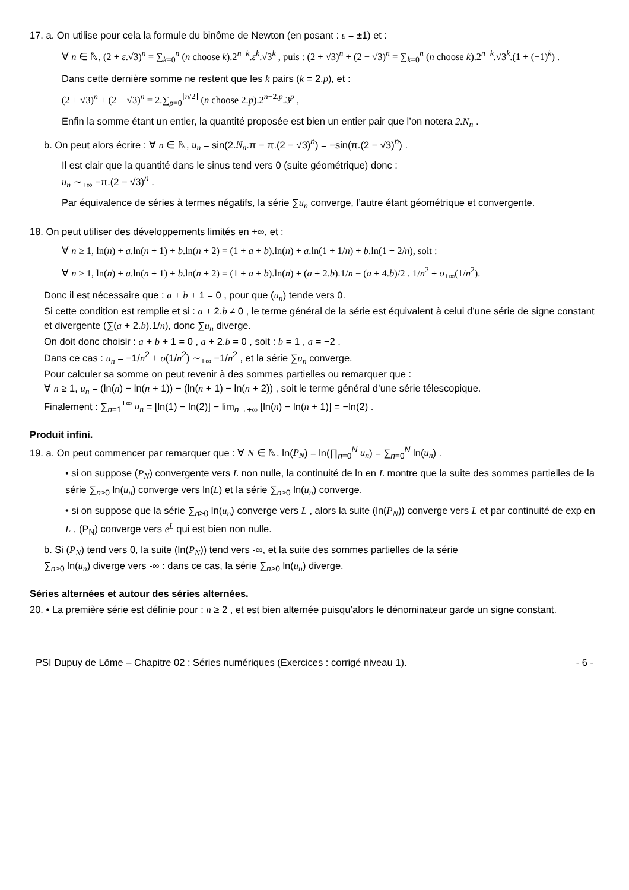17. a. On utilise pour cela la formule du binôme de Newton (en posant : ε = ±1) et :
∀ n ∈ ℕ, (2 + ε.√3)<sup>n</sup> = ∑<sub>k=0</sub><sup>n</sup> (n choose k).2<sup>n−k</sup>.ε<sup>k</sup>.√3<sup>k</sup> , puis : (2 + √3)<sup>n</sup> + (2 − √3)<sup>n</sup> = ∑<sub>k=0</sub><sup>n</sup> (n choose k).2<sup>n−k</sup>.√3<sup>k</sup>.(1 + (−1)<sup>k</sup>) .
Dans cette dernière somme ne restent que les k pairs (k = 2.p), et :
(2 + √3)<sup>n</sup> + (2 − √3)<sup>n</sup> = 2.∑<sub>p=0</sub><sup>⌊n/2⌋</sup> (n choose 2.p).2<sup>n−2.p</sup>.3<sup>p</sup> ,
Enfin la somme étant un entier, la quantité proposée est bien un entier pair que l’on notera 2.N<sub>n</sub> .
b. On peut alors écrire : ∀ n ∈ ℕ, u<sub>n</sub> = sin(2.N<sub>n</sub>.π − π.(2 − √3)<sup>n</sup>) = −sin(π.(2 − √3)<sup>n</sup>) .
Il est clair que la quantité dans le sinus tend vers 0 (suite géométrique) donc :
u<sub>n</sub> ∼<sub>+∞</sub> −π.(2 − √3)<sup>n</sup> .
Par équivalence de séries à termes négatifs, la série ∑u<sub>n</sub> converge, l’autre étant géométrique et convergente.
18. On peut utiliser des développements limités en +∞, et :
∀ n ≥ 1, ln(n) + a.ln(n + 1) + b.ln(n + 2) = (1 + a + b).ln(n) + a.ln(1 + 1/n) + b.ln(1 + 2/n), soit :
∀ n ≥ 1, ln(n) + a.ln(n + 1) + b.ln(n + 2) = (1 + a + b).ln(n) + (a + 2.b).1/n − (a + 4.b)/2 . 1/n<sup>2</sup> + o<sub>+∞</sub>(1/n<sup>2</sup>).
Donc il est nécessaire que : a + b + 1 = 0 , pour que (u<sub>n</sub>) tende vers 0.
Si cette condition est remplie et si : a + 2.b ≠ 0 , le terme général de la série est équivalent à celui d’une série de signe constant et divergente (∑(a + 2.b).1/n), donc ∑u<sub>n</sub> diverge.
On doit donc choisir : a + b + 1 = 0 , a + 2.b = 0 , soit : b = 1 , a = −2 .
Dans ce cas : u<sub>n</sub> = −1/n<sup>2</sup> + o(1/n<sup>2</sup>) ∼<sub>+∞</sub> −1/n<sup>2</sup> , et la série ∑u<sub>n</sub> converge.
Pour calculer sa somme on peut revenir à des sommes partielles ou remarquer que :
∀ n ≥ 1, u<sub>n</sub> = (ln(n) − ln(n + 1)) − (ln(n + 1) − ln(n + 2)) , soit le terme général d’une série télescopique.
Finalement : ∑<sub>n=1</sub><sup>+∞</sup> u<sub>n</sub> = [ln(1) − ln(2)] − lim<sub>n→+∞</sub> [ln(n) − ln(n + 1)] = −ln(2) .
Produit infini.
19. a. On peut commencer par remarquer que : ∀ N ∈ ℕ, ln(P<sub>N</sub>) = ln(∏<sub>n=0</sub><sup>N</sup> u<sub>n</sub>) = ∑<sub>n=0</sub><sup>N</sup> ln(u<sub>n</sub>) .
• si on suppose (P<sub>N</sub>) convergente vers L non nulle, la continuité de ln en L montre que la suite des sommes partielles de la série ∑<sub>n≥0</sub> ln(u<sub>n</sub>) converge vers ln(L) et la série ∑<sub>n≥0</sub> ln(u<sub>n</sub>) converge.
• si on suppose que la série ∑<sub>n≥0</sub> ln(u<sub>n</sub>) converge vers L , alors la suite (ln(P<sub>N</sub>)) converge vers L et par continuité de exp en L , (P<sub>N</sub>) converge vers e<sup>L</sup> qui est bien non nulle.
b. Si (P<sub>N</sub>) tend vers 0, la suite (ln(P<sub>N</sub>)) tend vers -∞, et la suite des sommes partielles de la série
∑<sub>n≥0</sub> ln(u<sub>n</sub>) diverge vers -∞ : dans ce cas, la série ∑<sub>n≥0</sub> ln(u<sub>n</sub>) diverge.
Séries alternées et autour des séries alternées.
20. • La première série est définie pour : n ≥ 2 , et est bien alternée puisqu’alors le dénominateur garde un signe constant.
PSI Dupuy de Lôme – Chapitre 02 : Séries numériques (Exercices : corrigé niveau 1). - 6 -